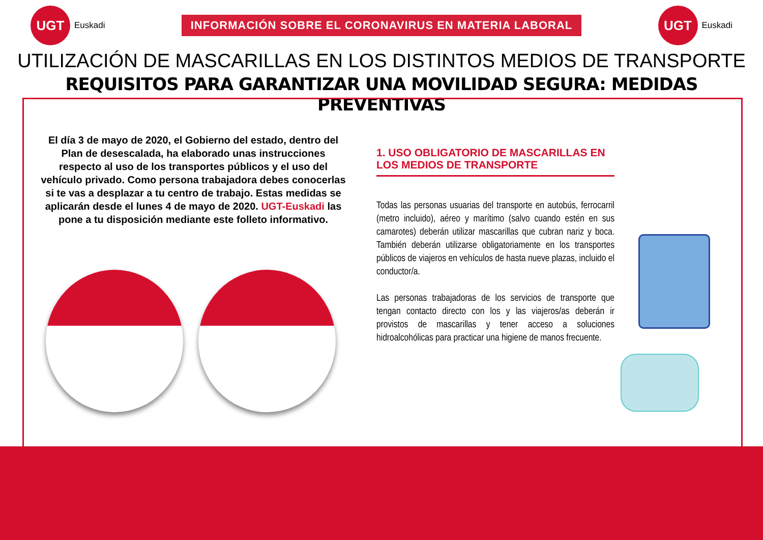UGT
Euskadi
INFORMACIÓN SOBRE EL CORONAVIRUS EN MATERIA LABORAL
UGT
Euskadi
UTILIZACIÓN DE MASCARILLAS EN LOS DISTINTOS MEDIOS DE TRANSPORTE
REQUISITOS PARA GARANTIZAR UNA MOVILIDAD SEGURA: MEDIDAS PREVENTIVAS
El día 3 de mayo de 2020, el Gobierno del estado, dentro del Plan de desescalada, ha elaborado unas instrucciones respecto al uso de los transportes públicos y el uso del vehículo privado. Como persona trabajadora debes conocerlas si te vas a desplazar a tu centro de trabajo. Estas medidas se aplicarán desde el lunes 4 de mayo de 2020. UGT-Euskadi las pone a tu disposición mediante este folleto informativo.
1. USO OBLIGATORIO DE MASCARILLAS EN LOS MEDIOS DE TRANSPORTE
Todas las personas usuarias del transporte en autobús, ferrocarril (metro incluido), aéreo y marítimo (salvo cuando estén en sus camarotes) deberán utilizar mascarillas que cubran nariz y boca. También deberán utilizarse obligatoriamente en los transportes públicos de viajeros en vehículos de hasta nueve plazas, incluido el conductor/a.
Las personas trabajadoras de los servicios de transporte que tengan contacto directo con los y las viajeros/as deberán ir provistos de mascarillas y tener acceso a soluciones hidroalcohólicas para practicar una higiene de manos frecuente.